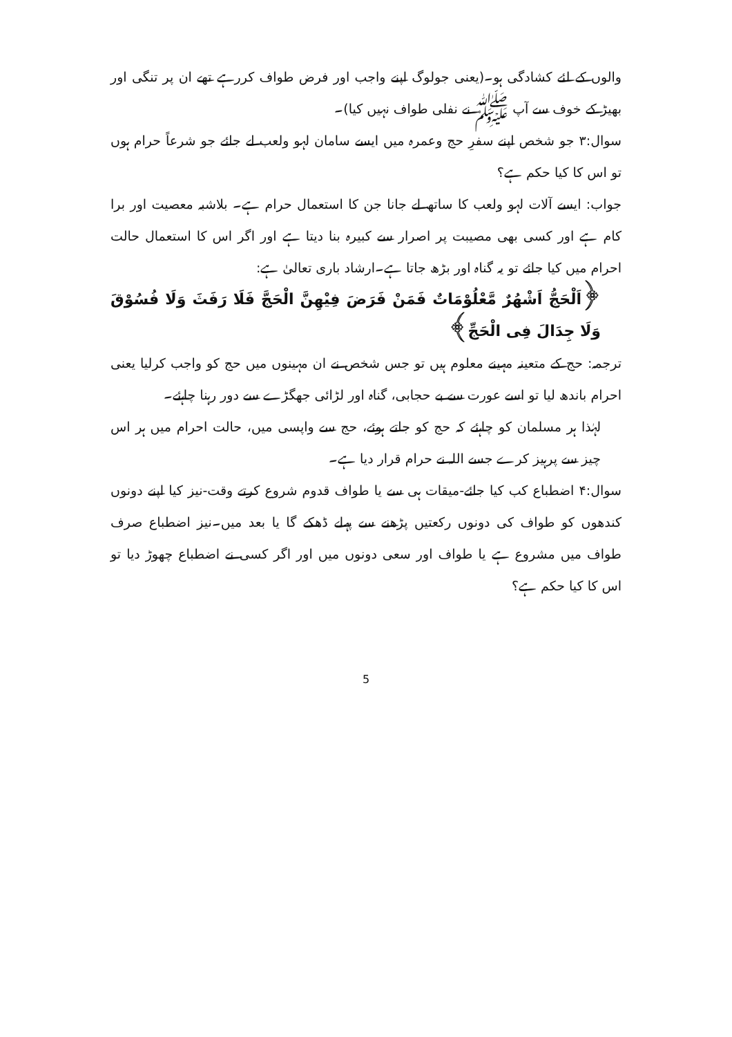والوں کے لئے کشادگی ہو۔(یعنی جولوگ اپنے واجب اور فرض طواف کررہے تھے ان پر تنگی اور بھیڑ کے خوف سے آپ ﷺ نے نفلی طواف نہیں کیا)۔
سوال:۳ جو شخص اپنے سفرِ حج وعمرہ میں ایسے سامان لہو ولعب لے جائے جو شرعاً حرام ہوں تو اس کا کیا حکم ہے؟
جواب: ایسے آلات لہو ولعب کا ساتھ لے جانا جن کا استعمال حرام ہے۔ بلاشبہ معصیت اور برا کام ہے اور کسی بھی مصیبت پر اصرار سے کبیرہ بنا دیتا ہے اور اگر اس کا استعمال حالت احرام میں کیا جائے تو یہ گناہ اور بڑھ جاتا ہے۔ارشاد باری تعالیٰ ہے:
﴿اَلْحَجُّ اَشْهُرٌ مَّعْلُوْمَاتٌ فَمَنْ فَرَضَ فِيْهِنَّ الْحَجَّ فَلَا رَفَثَ وَلَا فُسُوْقَ وَلَا جِدَالَ فِى الْحَجِّ﴾
ترجمہ: حج کے متعینہ مہینے معلوم ہیں تو جس شخص نے ان مہینوں میں حج کو واجب کرلیا یعنی احرام باندھ لیا تو اسے عورت سے بے حجابی، گناہ اور لڑائی جھگڑے سے دور رہنا چاہئے۔
لہٰذا ہر مسلمان کو چاہئے کہ حج کو جاتے ہوئے، حج سے واپسی میں، حالت احرام میں ہر اس چیز سے پرہیز کرے جسے اللہ نے حرام قرار دیا ہے۔
سوال:۴ اضطباع کب کیا جائے-میقات ہی سے یا طواف قدوم شروع کرتے وقت-نیز کیا اپنے دونوں کندھوں کو طواف کی دونوں رکعتیں پڑھنے سے پہلے ڈھکے گا یا بعد میں۔نیز اضطباع صرف طواف میں مشروع ہے یا طواف اور سعی دونوں میں اور اگر کسی نے اضطباع چھوڑ دیا تو اس کا کیا حکم ہے؟
5